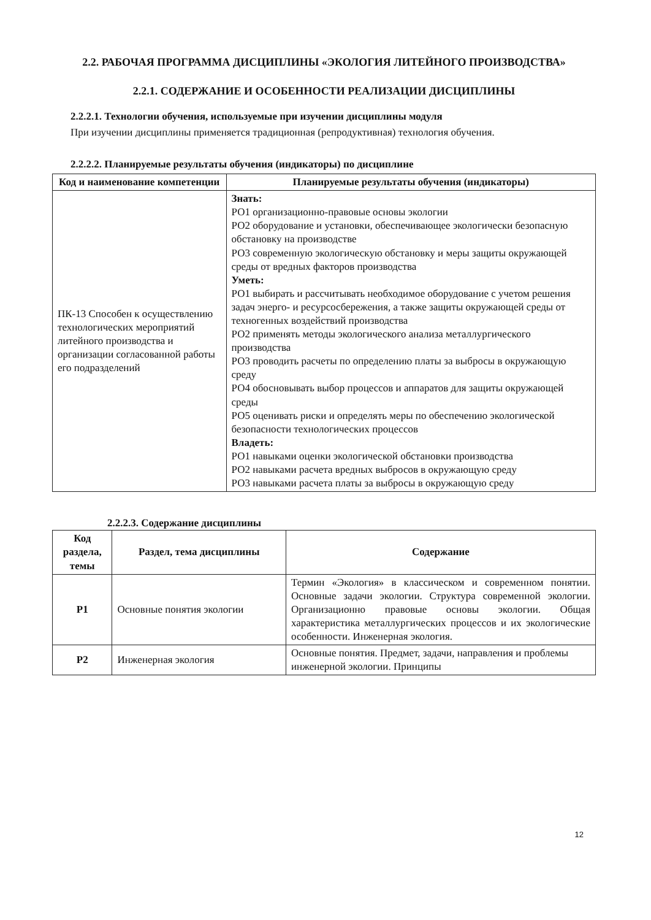2.2. РАБОЧАЯ ПРОГРАММА ДИСЦИПЛИНЫ «ЭКОЛОГИЯ ЛИТЕЙНОГО ПРОИЗВОДСТВА»
2.2.1. СОДЕРЖАНИЕ И ОСОБЕННОСТИ РЕАЛИЗАЦИИ ДИСЦИПЛИНЫ
2.2.2.1. Технологии обучения, используемые при изучении дисциплины модуля
При изучении дисциплины применяется традиционная (репродуктивная) технология обучения.
2.2.2.2. Планируемые результаты обучения (индикаторы) по дисциплине
| Код и наименование компетенции | Планируемые результаты обучения (индикаторы) |
| --- | --- |
| ПК-13 Способен к осуществлению технологических мероприятий литейного производства и организации согласованной работы его подразделений | Знать: РО1 организационно-правовые основы экологии РО2 оборудование и установки, обеспечивающее экологически безопасную обстановку на производстве РО3 современную экологическую обстановку и меры защиты окружающей среды от вредных факторов производства Уметь: РО1 выбирать и рассчитывать необходимое оборудование с учетом решения задач энерго- и ресурсосбережения, а также защиты окружающей среды от техногенных воздействий производства РО2 применять методы экологического анализа металлургического производства РО3 проводить расчеты по определению платы за выбросы в окружающую среду РО4 обосновывать выбор процессов и аппаратов для защиты окружающей среды РО5 оценивать риски и определять меры по обеспечению экологической безопасности технологических процессов Владеть: РО1 навыками оценки экологической обстановки производства РО2 навыками расчета вредных выбросов в окружающую среду РО3 навыками расчета платы за выбросы в окружающую среду |
2.2.2.3. Содержание дисциплины
| Код раздела, темы | Раздел, тема дисциплины | Содержание |
| --- | --- | --- |
| Р1 | Основные понятия экологии | Термин «Экология» в классическом и современном понятии. Основные задачи экологии. Структура современной экологии. Организационно правовые основы экологии. Общая характеристика металлургических процессов и их экологические особенности. Инженерная экология. |
| Р2 | Инженерная экология | Основные понятия. Предмет, задачи, направления и проблемы инженерной экологии. Принципы |
12